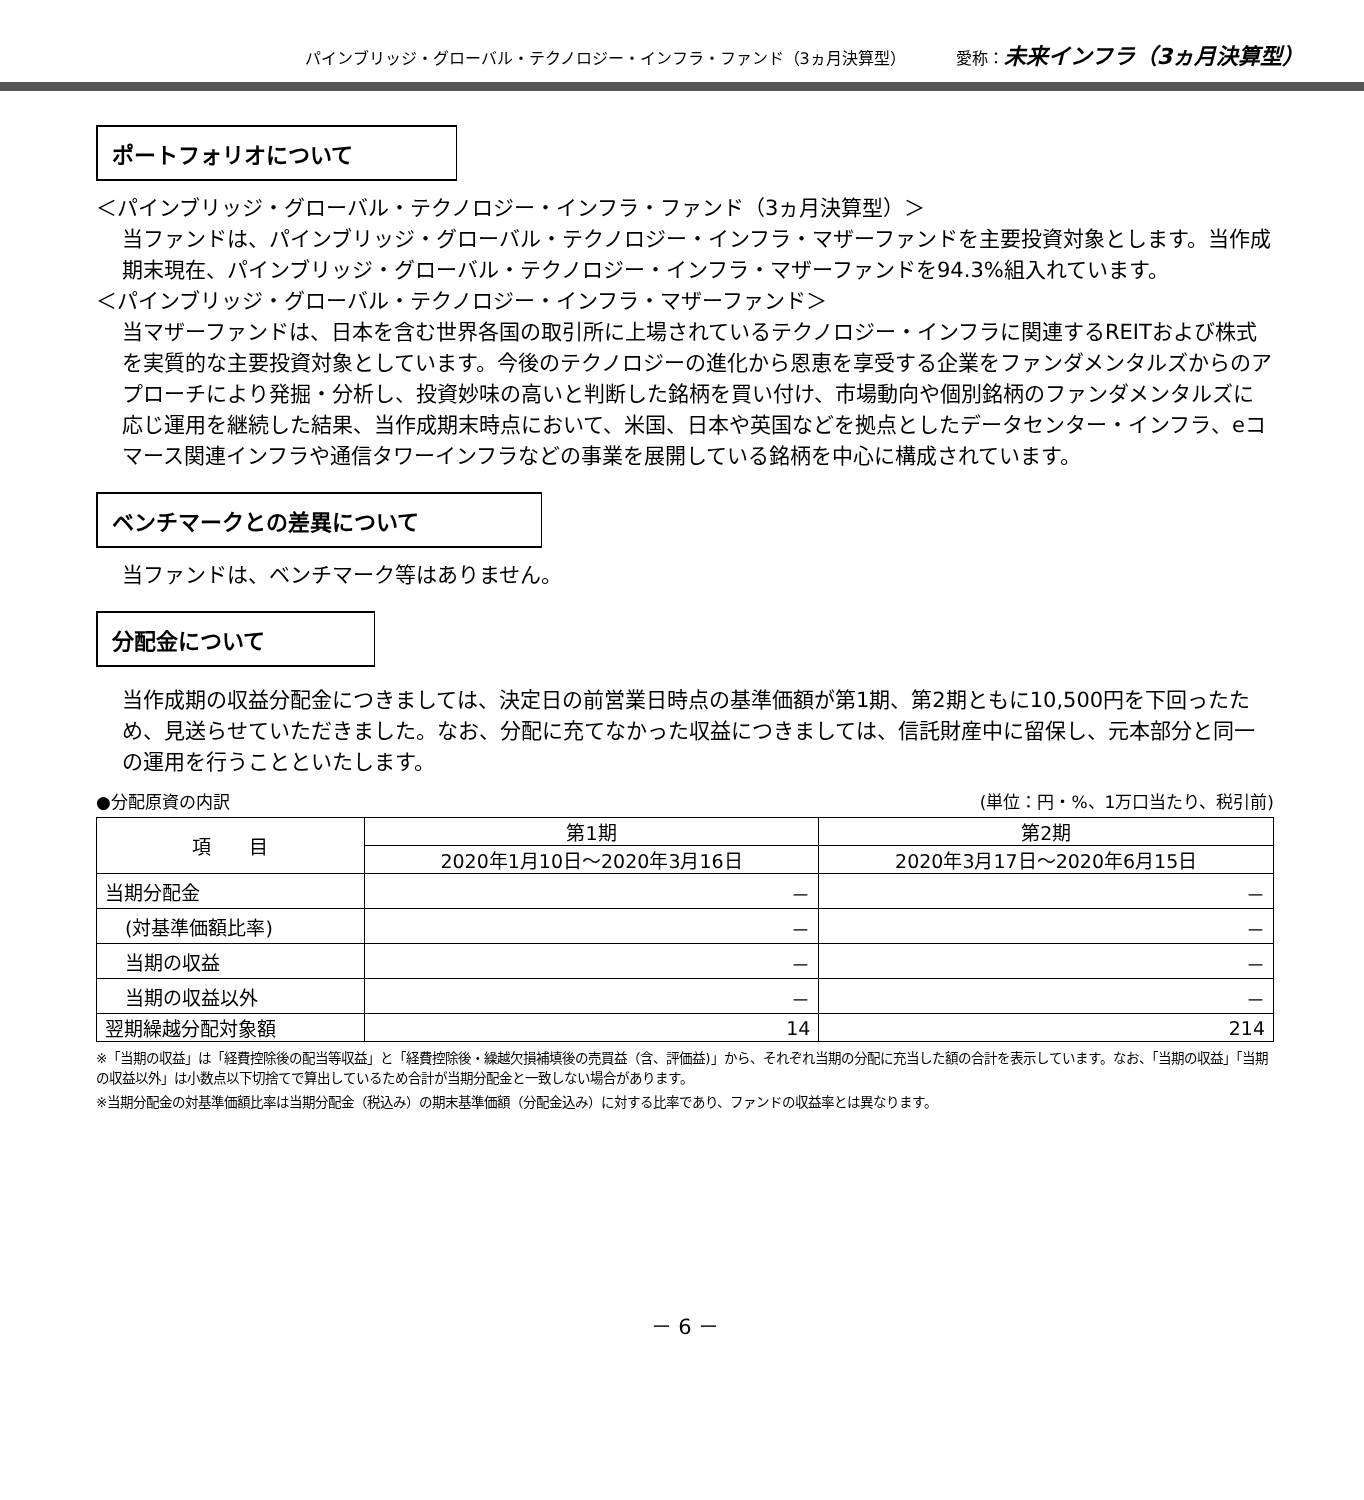パインブリッジ・グローバル・テクノロジー・インフラ・ファンド（3ヵ月決算型） 愛称：未来インフラ（3ヵ月決算型）
ポートフォリオについて
＜パインブリッジ・グローバル・テクノロジー・インフラ・ファンド（3ヵ月決算型）＞
当ファンドは、パインブリッジ・グローバル・テクノロジー・インフラ・マザーファンドを主要投資対象とします。当作成期末現在、パインブリッジ・グローバル・テクノロジー・インフラ・マザーファンドを94.3%組入れています。
＜パインブリッジ・グローバル・テクノロジー・インフラ・マザーファンド＞
当マザーファンドは、日本を含む世界各国の取引所に上場されているテクノロジー・インフラに関連するREITおよび株式を実質的な主要投資対象としています。今後のテクノロジーの進化から恩恵を享受する企業をファンダメンタルズからのアプローチにより発掘・分析し、投資妙味の高いと判断した銘柄を買い付け、市場動向や個別銘柄のファンダメンタルズに応じ運用を継続した結果、当作成期末時点において、米国、日本や英国などを拠点としたデータセンター・インフラ、eコマース関連インフラや通信タワーインフラなどの事業を展開している銘柄を中心に構成されています。
ベンチマークとの差異について
当ファンドは、ベンチマーク等はありません。
分配金について
当作成期の収益分配金につきましては、決定日の前営業日時点の基準価額が第1期、第2期ともに10,500円を下回ったため、見送らせていただきました。なお、分配に充てなかった収益につきましては、信託財産中に留保し、元本部分と同一の運用を行うことといたします。
●分配原資の内訳 (単位：円・%、1万口当たり、税引前)
| 項 目 | 第1期 | 第2期 |
| --- | --- | --- |
| | 2020年1月10日～2020年3月16日 | 2020年3月17日～2020年6月15日 |
| 当期分配金 | － | － |
| (対基準価額比率) | － | － |
| 当期の収益 | － | － |
| 当期の収益以外 | － | － |
| 翌期繰越分配対象額 | 14 | 214 |
※「当期の収益」は「経費控除後の配当等収益」と「経費控除後・繰越欠損補填後の売買益（含、評価益)」から、それぞれ当期の分配に充当した額の合計を表示しています。なお、「当期の収益」「当期の収益以外」は小数点以下切捨てで算出しているため合計が当期分配金と一致しない場合があります。
※当期分配金の対基準価額比率は当期分配金（税込み）の期末基準価額（分配金込み）に対する比率であり、ファンドの収益率とは異なります。
－ 6 －